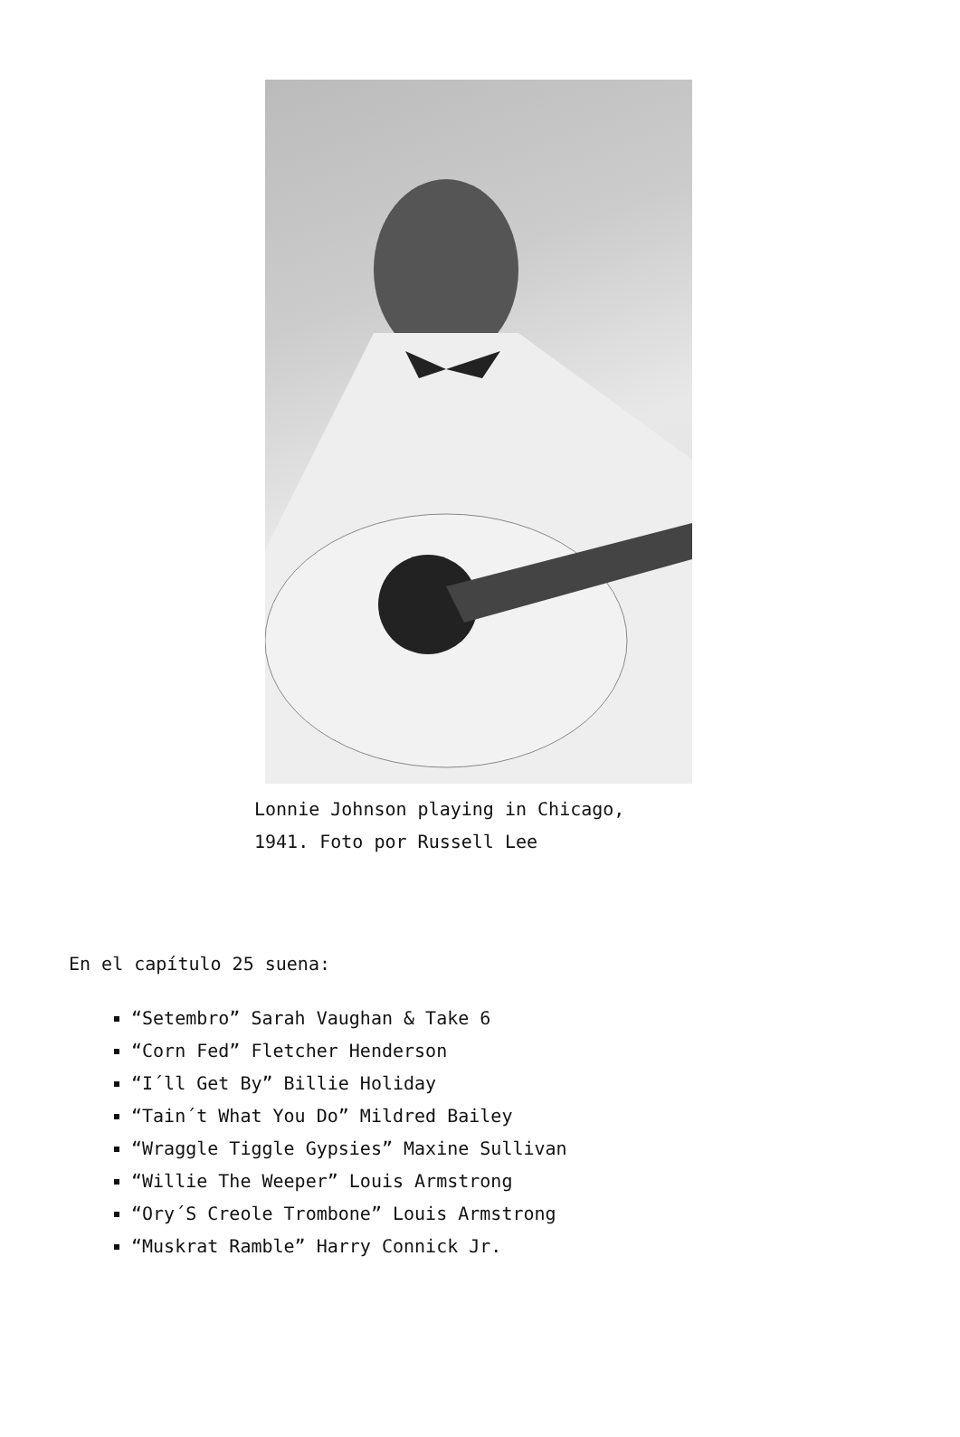Lonnie Johnson playing in Chicago,
1941. Foto por Russell Lee
En el capítulo 25 suena:
“Setembro” Sarah Vaughan & Take 6
“Corn Fed” Fletcher Henderson
“I´ll Get By” Billie Holiday
“Tain´t What You Do” Mildred Bailey
“Wraggle Tiggle Gypsies” Maxine Sullivan
“Willie The Weeper” Louis Armstrong
“Ory´S Creole Trombone” Louis Armstrong
“Muskrat Ramble” Harry Connick Jr.